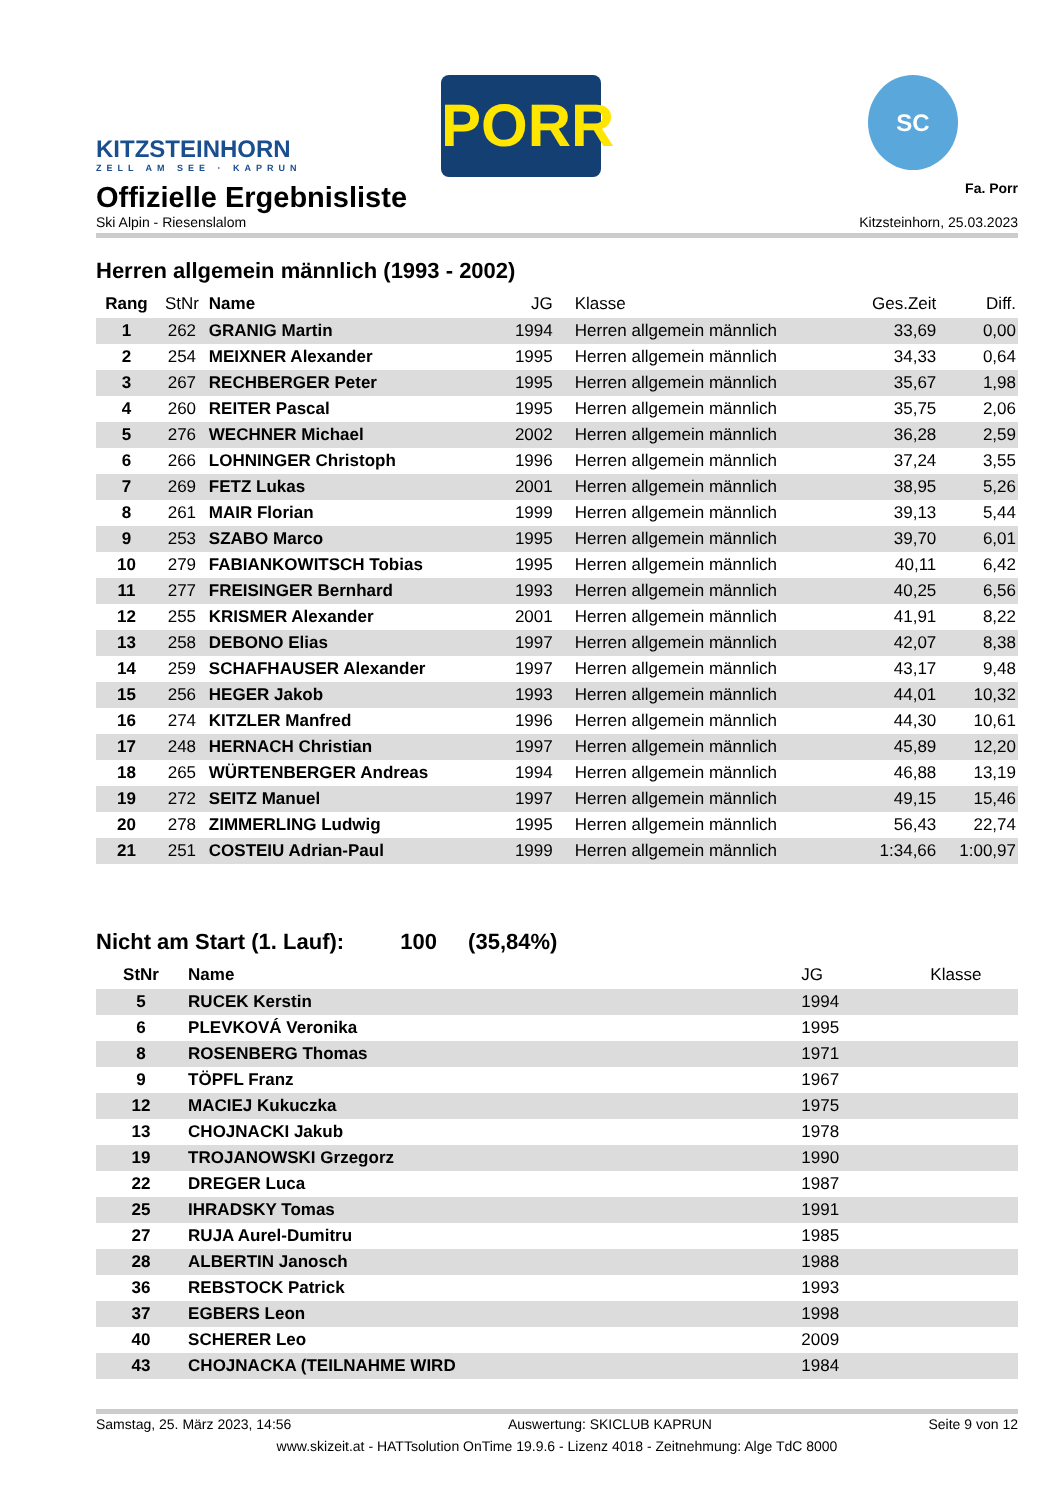KITZSTEINHORN
ZELL AM SEE · KAPRUN
PORR
SC
Offizielle Ergebnisliste
Fa. Porr
Ski Alpin - Riesenslalom Kitzsteinhorn, 25.03.2023
Herren allgemein männlich (1993 - 2002)
| Rang | StNr | Name | JG | Klasse | Ges.Zeit | Diff. |
| --- | --- | --- | --- | --- | --- | --- |
| 1 | 262 | GRANIG Martin | 1994 | Herren allgemein männlich | 33,69 | 0,00 |
| 2 | 254 | MEIXNER Alexander | 1995 | Herren allgemein männlich | 34,33 | 0,64 |
| 3 | 267 | RECHBERGER Peter | 1995 | Herren allgemein männlich | 35,67 | 1,98 |
| 4 | 260 | REITER Pascal | 1995 | Herren allgemein männlich | 35,75 | 2,06 |
| 5 | 276 | WECHNER Michael | 2002 | Herren allgemein männlich | 36,28 | 2,59 |
| 6 | 266 | LOHNINGER Christoph | 1996 | Herren allgemein männlich | 37,24 | 3,55 |
| 7 | 269 | FETZ Lukas | 2001 | Herren allgemein männlich | 38,95 | 5,26 |
| 8 | 261 | MAIR Florian | 1999 | Herren allgemein männlich | 39,13 | 5,44 |
| 9 | 253 | SZABO Marco | 1995 | Herren allgemein männlich | 39,70 | 6,01 |
| 10 | 279 | FABIANKOWITSCH Tobias | 1995 | Herren allgemein männlich | 40,11 | 6,42 |
| 11 | 277 | FREISINGER Bernhard | 1993 | Herren allgemein männlich | 40,25 | 6,56 |
| 12 | 255 | KRISMER Alexander | 2001 | Herren allgemein männlich | 41,91 | 8,22 |
| 13 | 258 | DEBONO Elias | 1997 | Herren allgemein männlich | 42,07 | 8,38 |
| 14 | 259 | SCHAFHAUSER Alexander | 1997 | Herren allgemein männlich | 43,17 | 9,48 |
| 15 | 256 | HEGER Jakob | 1993 | Herren allgemein männlich | 44,01 | 10,32 |
| 16 | 274 | KITZLER Manfred | 1996 | Herren allgemein männlich | 44,30 | 10,61 |
| 17 | 248 | HERNACH Christian | 1997 | Herren allgemein männlich | 45,89 | 12,20 |
| 18 | 265 | WÜRTENBERGER Andreas | 1994 | Herren allgemein männlich | 46,88 | 13,19 |
| 19 | 272 | SEITZ Manuel | 1997 | Herren allgemein männlich | 49,15 | 15,46 |
| 20 | 278 | ZIMMERLING Ludwig | 1995 | Herren allgemein männlich | 56,43 | 22,74 |
| 21 | 251 | COSTEIU Adrian-Paul | 1999 | Herren allgemein männlich | 1:34,66 | 1:00,97 |
Nicht am Start (1. Lauf): 100 (35,84%)
| StNr | Name | JG | Klasse |
| --- | --- | --- | --- |
| 5 | RUCEK Kerstin | 1994 | |
| 6 | PLEVKOVÁ Veronika | 1995 | |
| 8 | ROSENBERG Thomas | 1971 | |
| 9 | TÖPFL Franz | 1967 | |
| 12 | MACIEJ Kukuczka | 1975 | |
| 13 | CHOJNACKI Jakub | 1978 | |
| 19 | TROJANOWSKI Grzegorz | 1990 | |
| 22 | DREGER Luca | 1987 | |
| 25 | IHRADSKY Tomas | 1991 | |
| 27 | RUJA Aurel-Dumitru | 1985 | |
| 28 | ALBERTIN Janosch | 1988 | |
| 36 | REBSTOCK Patrick | 1993 | |
| 37 | EGBERS Leon | 1998 | |
| 40 | SCHERER Leo | 2009 | |
| 43 | CHOJNACKA (TEILNAHME WIRD | 1984 | |
Samstag, 25. März 2023, 14:56 Auswertung: SKICLUB KAPRUN Seite 9 von 12
www.skizeit.at - HATTsolution OnTime 19.9.6 - Lizenz 4018 - Zeitnehmung: Alge TdC 8000